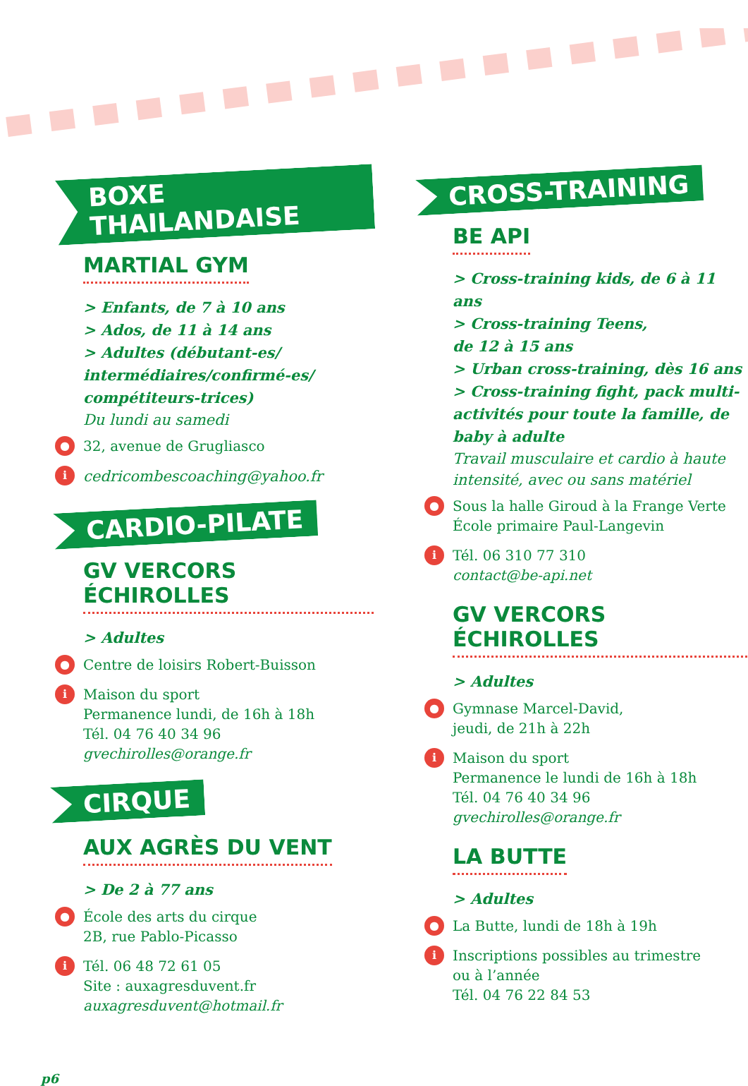BOXE THAILANDAISE
MARTIAL GYM
> Enfants, de 7 à 10 ans
> Ados, de 11 à 14 ans
> Adultes (débutant-es/ intermédiaires/confirmé-es/ compétiteurs-trices)
Du lundi au samedi
● 32, avenue de Grugliasco
icedricombescoaching@yahoo.fr
CARDIO-PILATE
GV VERCORS ÉCHIROLLES
> Adultes
● Centre de loisirs Robert-Buisson
i Maison du sport
Permanence lundi, de 16h à 18h
Tél. 04 76 40 34 96
gvechirolles@orange.fr
CIRQUE
AUX AGRÈS DU VENT
> De 2 à 77 ans
● École des arts du cirque
2B, rue Pablo-Picasso
i Tél. 06 48 72 61 05
Site : auxagresduvent.fr
auxagresduvent@hotmail.fr
CROSS-TRAINING
BE API
> Cross-training kids, de 6 à 11 ans
> Cross-training Teens,
de 12 à 15 ans
> Urban cross-training, dès 16 ans
> Cross-training fight, pack multi-activités pour toute la famille, de baby à adulte
Travail musculaire et cardio à haute intensité, avec ou sans matériel
● Sous la halle Giroud à la Frange Verte
École primaire Paul-Langevin
i Tél. 06 310 77 310
contact@be-api.net
GV VERCORS ÉCHIROLLES
> Adultes
● Gymnase Marcel-David,
jeudi, de 21h à 22h
i Maison du sport
Permanence le lundi de 16h à 18h
Tél. 04 76 40 34 96
gvechirolles@orange.fr
LA BUTTE
> Adultes
● La Butte, lundi de 18h à 19h
i Inscriptions possibles au trimestre
ou à l’année
Tél. 04 76 22 84 53
p6